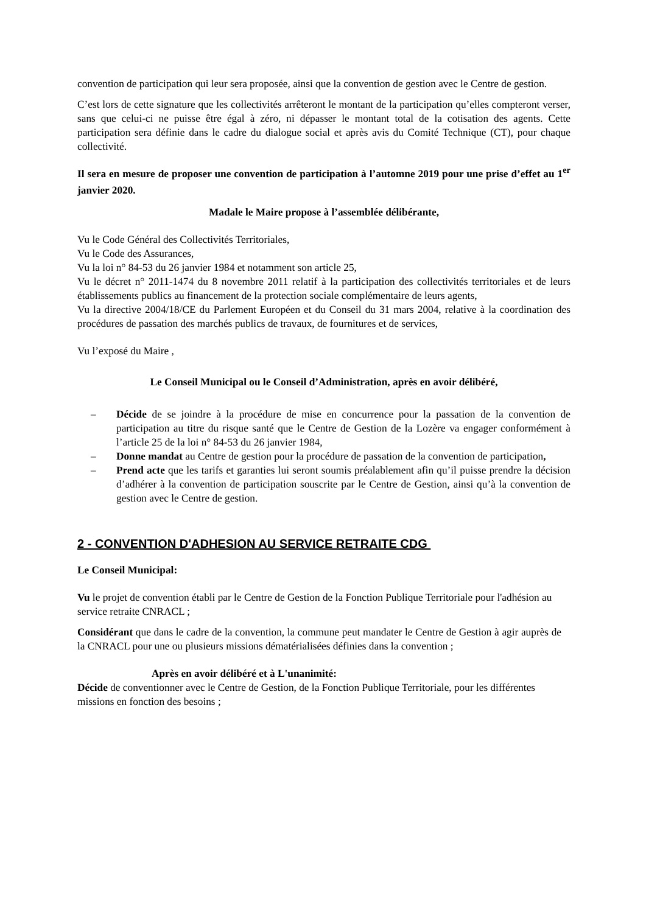convention de participation qui leur sera proposée, ainsi que la convention de gestion avec le Centre de gestion.
C’est lors de cette signature que les collectivités arrêteront le montant de la participation qu’elles compteront verser, sans que celui-ci ne puisse être égal à zéro, ni dépasser le montant total de la cotisation des agents. Cette participation sera définie dans le cadre du dialogue social et après avis du Comité Technique (CT), pour chaque collectivité.
Il sera en mesure de proposer une convention de participation à l’automne 2019 pour une prise d’effet au 1<sup>er</sup> janvier 2020.
Madale le Maire propose à l’assemblée délibérante,
Vu le Code Général des Collectivités Territoriales,
Vu le Code des Assurances,
Vu la loi n° 84-53 du 26 janvier 1984 et notamment son article 25,
Vu le décret n° 2011-1474 du 8 novembre 2011 relatif à la participation des collectivités territoriales et de leurs établissements publics au financement de la protection sociale complémentaire de leurs agents,
Vu la directive 2004/18/CE du Parlement Européen et du Conseil du 31 mars 2004, relative à la coordination des procédures de passation des marchés publics de travaux, de fournitures et de services,
Vu l’exposé du Maire ,
Le Conseil Municipal ou le Conseil d’Administration, après en avoir délibéré,
– Décide de se joindre à la procédure de mise en concurrence pour la passation de la convention de participation au titre du risque santé que le Centre de Gestion de la Lozère va engager conformément à l’article 25 de la loi n° 84-53 du 26 janvier 1984,
– Donne mandat au Centre de gestion pour la procédure de passation de la convention de participation,
– Prend acte que les tarifs et garanties lui seront soumis préalablement afin qu’il puisse prendre la décision d’adhérer à la convention de participation souscrite par le Centre de Gestion, ainsi qu’à la convention de gestion avec le Centre de gestion.
2 - CONVENTION D'ADHESION AU SERVICE RETRAITE CDG
Le Conseil Municipal:
Vu le projet de convention établi par le Centre de Gestion de la Fonction Publique Territoriale pour l'adhésion au service retraite CNRACL ;
Considérant que dans le cadre de la convention, la commune peut mandater le Centre de Gestion à agir auprès de la CNRACL pour une ou plusieurs missions dématérialisées définies dans la convention ;
Après en avoir délibéré et à L'unanimité:
Décide de conventionner avec le Centre de Gestion, de la Fonction Publique Territoriale, pour les différentes missions en fonction des besoins ;